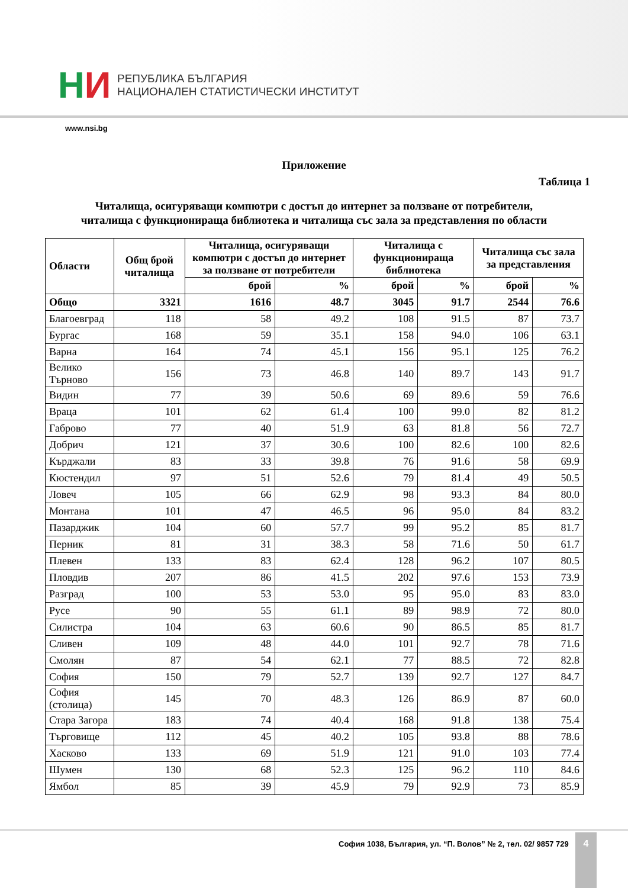НИ
РЕПУБЛИКА БЪЛГАРИЯ
НАЦИОНАЛЕН СТАТИСТИЧЕСКИ ИНСТИТУТ
www.nsi.bg
Приложение
Таблица 1
Читалища, осигуряващи компютри с достъп до интернет за ползване от потребители,
читалища с функционираща библиотека и читалища със зала за представления по области
| Области | Общ брой читалища | Читалища, осигуряващи компютри с достъп до интернет за ползване от потребители | | Читалища с функционираща библиотека | | Читалища със зала за представления | |
| --- | --- | --- | --- | --- | --- | --- | --- |
| | | брой | % | брой | % | брой | % |
| Общо | 3321 | 1616 | 48.7 | 3045 | 91.7 | 2544 | 76.6 |
| Благоевград | 118 | 58 | 49.2 | 108 | 91.5 | 87 | 73.7 |
| Бургас | 168 | 59 | 35.1 | 158 | 94.0 | 106 | 63.1 |
| Варна | 164 | 74 | 45.1 | 156 | 95.1 | 125 | 76.2 |
| Велико Търново | 156 | 73 | 46.8 | 140 | 89.7 | 143 | 91.7 |
| Видин | 77 | 39 | 50.6 | 69 | 89.6 | 59 | 76.6 |
| Враца | 101 | 62 | 61.4 | 100 | 99.0 | 82 | 81.2 |
| Габрово | 77 | 40 | 51.9 | 63 | 81.8 | 56 | 72.7 |
| Добрич | 121 | 37 | 30.6 | 100 | 82.6 | 100 | 82.6 |
| Кърджали | 83 | 33 | 39.8 | 76 | 91.6 | 58 | 69.9 |
| Кюстендил | 97 | 51 | 52.6 | 79 | 81.4 | 49 | 50.5 |
| Ловеч | 105 | 66 | 62.9 | 98 | 93.3 | 84 | 80.0 |
| Монтана | 101 | 47 | 46.5 | 96 | 95.0 | 84 | 83.2 |
| Пазарджик | 104 | 60 | 57.7 | 99 | 95.2 | 85 | 81.7 |
| Перник | 81 | 31 | 38.3 | 58 | 71.6 | 50 | 61.7 |
| Плевен | 133 | 83 | 62.4 | 128 | 96.2 | 107 | 80.5 |
| Пловдив | 207 | 86 | 41.5 | 202 | 97.6 | 153 | 73.9 |
| Разград | 100 | 53 | 53.0 | 95 | 95.0 | 83 | 83.0 |
| Русе | 90 | 55 | 61.1 | 89 | 98.9 | 72 | 80.0 |
| Силистра | 104 | 63 | 60.6 | 90 | 86.5 | 85 | 81.7 |
| Сливен | 109 | 48 | 44.0 | 101 | 92.7 | 78 | 71.6 |
| Смолян | 87 | 54 | 62.1 | 77 | 88.5 | 72 | 82.8 |
| София | 150 | 79 | 52.7 | 139 | 92.7 | 127 | 84.7 |
| София (столица) | 145 | 70 | 48.3 | 126 | 86.9 | 87 | 60.0 |
| Стара Загора | 183 | 74 | 40.4 | 168 | 91.8 | 138 | 75.4 |
| Търговище | 112 | 45 | 40.2 | 105 | 93.8 | 88 | 78.6 |
| Хасково | 133 | 69 | 51.9 | 121 | 91.0 | 103 | 77.4 |
| Шумен | 130 | 68 | 52.3 | 125 | 96.2 | 110 | 84.6 |
| Ямбол | 85 | 39 | 45.9 | 79 | 92.9 | 73 | 85.9 |
София 1038, България, ул. “П. Волов” № 2, тел. 02/ 9857 729
4